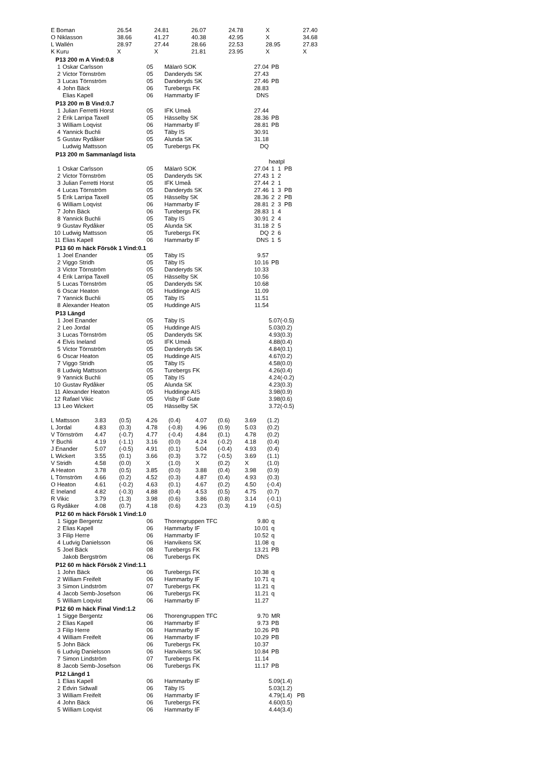| E Boman | 26.54 | 24.81 | 26.07 | 24.78 | X | 27.40 |
| O Niklasson | 38.66 | 41.27 | 40.38 | 42.95 | X | 34.68 |
| L Wallén | 28.97 | 27.44 | 28.66 | 22.53 | 28.95 | 27.83 |
| K Kuru | X | X | 21.81 | 23.95 | X | X |
P13 200 m A Vind:0.8
| 1 | Oskar Carlsson | 05 | Mälarö SOK | 27.04 | PB |
| 2 | Victor Törnström | 05 | Danderyds SK | 27.43 | |
| 3 | Lucas Törnström | 05 | Danderyds SK | 27.46 | PB |
| 4 | John Bäck | 06 | Turebergs FK | 28.83 | |
| | Elias Kapell | 06 | Hammarby IF | DNS | |
P13 200 m B Vind:0.7
| 1 | Julian Ferretti Horst | 05 | IFK Umeå | 27.44 | |
| 2 | Erik Larripa Taxell | 05 | Hässelby SK | 28.36 | PB |
| 3 | William Loqvist | 06 | Hammarby IF | 28.81 | PB |
| 4 | Yannick Buchli | 05 | Täby IS | 30.91 | |
| 5 | Gustav Rydåker | 05 | Alunda SK | 31.18 | |
| | Ludwig Mattsson | 05 | Turebergs FK | DQ | |
P13 200 m Sammanlagd lista
| | | | | | heatpl |
| 1 | Oskar Carlsson | 05 | Mälarö SOK | 27.04 | 1 1 PB |
| 2 | Victor Törnström | 05 | Danderyds SK | 27.43 | 1 2 |
| 3 | Julian Ferretti Horst | 05 | IFK Umeå | 27.44 | 2 1 |
| 4 | Lucas Törnström | 05 | Danderyds SK | 27.46 | 1 3 PB |
| 5 | Erik Larripa Taxell | 05 | Hässelby SK | 28.36 | 2 2 PB |
| 6 | William Loqvist | 06 | Hammarby IF | 28.81 | 2 3 PB |
| 7 | John Bäck | 06 | Turebergs FK | 28.83 | 1 4 |
| 8 | Yannick Buchli | 05 | Täby IS | 30.91 | 2 4 |
| 9 | Gustav Rydåker | 05 | Alunda SK | 31.18 | 2 5 |
| 10 | Ludwig Mattsson | 05 | Turebergs FK | DQ | 2 6 |
| 11 | Elias Kapell | 06 | Hammarby IF | DNS | 1 5 |
P13 60 m häck Försök 1 Vind:0.1
| 1 | Joel Enander | 05 | Täby IS | 9.57 | |
| 2 | Viggo Stridh | 05 | Täby IS | 10.16 | PB |
| 3 | Victor Törnström | 05 | Danderyds SK | 10.33 | |
| 4 | Erik Larripa Taxell | 05 | Hässelby SK | 10.56 | |
| 5 | Lucas Törnström | 05 | Danderyds SK | 10.68 | |
| 6 | Oscar Heaton | 05 | Huddinge AIS | 11.09 | |
| 7 | Yannick Buchli | 05 | Täby IS | 11.51 | |
| 8 | Alexander Heaton | 05 | Huddinge AIS | 11.54 | |
P13 Längd
| 1 | Joel Enander | 05 | Täby IS | | 5.07(-0.5) |
| 2 | Leo Jordal | 05 | Huddinge AIS | | 5.03(0.2) |
| 3 | Lucas Törnström | 05 | Danderyds SK | | 4.93(0.3) |
| 4 | Elvis Ineland | 05 | IFK Umeå | | 4.88(0.4) |
| 5 | Victor Törnström | 05 | Danderyds SK | | 4.84(0.1) |
| 6 | Oscar Heaton | 05 | Huddinge AIS | | 4.67(0.2) |
| 7 | Viggo Stridh | 05 | Täby IS | | 4.58(0.0) |
| 8 | Ludwig Mattsson | 05 | Turebergs FK | | 4.26(0.4) |
| 9 | Yannick Buchli | 05 | Täby IS | | 4.24(-0.2) |
| 10 | Gustav Rydåker | 05 | Alunda SK | | 4.23(0.3) |
| 11 | Alexander Heaton | 05 | Huddinge AIS | | 3.98(0.9) |
| 12 | Rafael Vikic | 05 | Visby IF Gute | | 3.98(0.6) |
| 13 | Leo Wickert | 05 | Hässelby SK | | 3.72(-0.5) |
| L Mattsson | 3.83 | (0.5) | 4.26 | (0.4) | 4.07 | (0.6) | 3.69 | (1.2) |
| L Jordal | 4.83 | (0.3) | 4.78 | (-0.8) | 4.96 | (0.9) | 5.03 | (0.2) |
| V Törnström | 4.47 | (-0.7) | 4.77 | (-0.4) | 4.84 | (0.1) | 4.78 | (0.2) |
| Y Buchli | 4.19 | (-1.1) | 3.16 | (0.0) | 4.24 | (-0.2) | 4.18 | (0.4) |
| J Enander | 5.07 | (-0.5) | 4.91 | (0.1) | 5.04 | (-0.4) | 4.93 | (0.4) |
| L Wickert | 3.55 | (0.1) | 3.66 | (0.3) | 3.72 | (-0.5) | 3.69 | (1.1) |
| V Stridh | 4.58 | (0.0) | X | (1.0) | X | (0.2) | X | (1.0) |
| A Heaton | 3.78 | (0.5) | 3.85 | (0.0) | 3.88 | (0.4) | 3.98 | (0.9) |
| L Törnström | 4.66 | (0.2) | 4.52 | (0.3) | 4.87 | (0.4) | 4.93 | (0.3) |
| O Heaton | 4.61 | (-0.2) | 4.63 | (0.1) | 4.67 | (0.2) | 4.50 | (-0.4) |
| E Ineland | 4.82 | (-0.3) | 4.88 | (0.4) | 4.53 | (0.5) | 4.75 | (0.7) |
| R Vikic | 3.79 | (1.3) | 3.98 | (0.6) | 3.86 | (0.8) | 3.14 | (-0.1) |
| G Rydåker | 4.08 | (0.7) | 4.18 | (0.6) | 4.23 | (0.3) | 4.19 | (-0.5) |
P12 60 m häck Försök 1 Vind:1.0
| 1 | Sigge Bergentz | 06 | Thorengruppen TFC | 9.80 | q |
| 2 | Elias Kapell | 06 | Hammarby IF | 10.01 | q |
| 3 | Filip Herre | 06 | Hammarby IF | 10.52 | q |
| 4 | Ludvig Danielsson | 06 | Hanvikens SK | 11.08 | q |
| 5 | Joel Bäck | 08 | Turebergs FK | 13.21 | PB |
| | Jakob Bergström | 06 | Turebergs FK | DNS | |
P12 60 m häck Försök 2 Vind:1.1
| 1 | John Bäck | 06 | Turebergs FK | 10.38 | q |
| 2 | William Freifelt | 06 | Hammarby IF | 10.71 | q |
| 3 | Simon Lindström | 07 | Turebergs FK | 11.21 | q |
| 4 | Jacob Semb-Josefson | 06 | Turebergs FK | 11.21 | q |
| 5 | William Loqvist | 06 | Hammarby IF | 11.27 | |
P12 60 m häck Final Vind:1.2
| 1 | Sigge Bergentz | 06 | Thorengruppen TFC | 9.70 | MR |
| 2 | Elias Kapell | 06 | Hammarby IF | 9.73 | PB |
| 3 | Filip Herre | 06 | Hammarby IF | 10.26 | PB |
| 4 | William Freifelt | 06 | Hammarby IF | 10.29 | PB |
| 5 | John Bäck | 06 | Turebergs FK | 10.37 | |
| 6 | Ludvig Danielsson | 06 | Hanvikens SK | 10.84 | PB |
| 7 | Simon Lindström | 07 | Turebergs FK | 11.14 | |
| 8 | Jacob Semb-Josefson | 06 | Turebergs FK | 11.17 | PB |
P12 Längd 1
| 1 | Elias Kapell | 06 | Hammarby IF | | 5.09(1.4) |
| 2 | Edvin Sidwall | 06 | Täby IS | | 5.03(1.2) |
| 3 | William Freifelt | 06 | Hammarby IF | | 4.79(1.4) PB |
| 4 | John Bäck | 06 | Turebergs FK | | 4.60(0.5) |
| 5 | William Loqvist | 06 | Hammarby IF | | 4.44(3.4) |